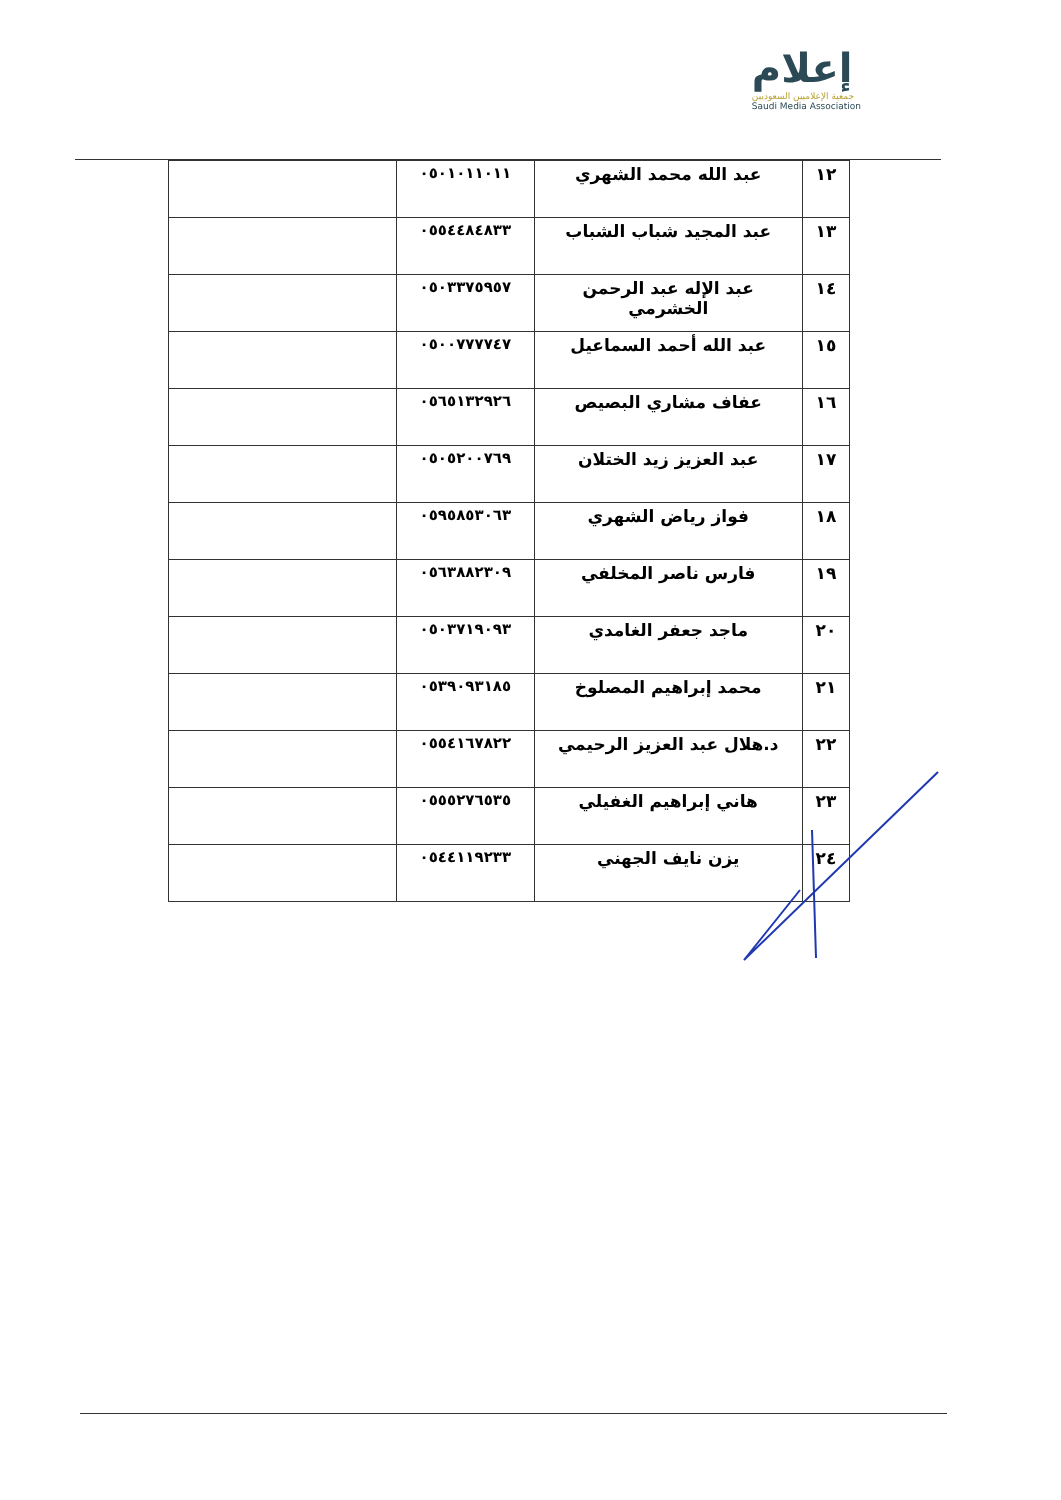إعلام
جمعية الإعلاميين السعوديين
Saudi Media Association
| ١٢ | عبد الله محمد الشهري | ٠٥٠١٠١١٠١١ | |
| ١٣ | عبد المجيد شباب الشباب | ٠٥٥٤٤٨٤٨٣٣ | |
| ١٤ | عبد الإله عبد الرحمن الخشرمي | ٠٥٠٣٣٧٥٩٥٧ | |
| ١٥ | عبد الله أحمد السماعيل | ٠٥٠٠٧٧٧٧٤٧ | |
| ١٦ | عفاف مشاري البصيص | ٠٥٦٥١٣٢٩٢٦ | |
| ١٧ | عبد العزيز زيد الختلان | ٠٥٠٥٢٠٠٧٦٩ | |
| ١٨ | فواز رياض الشهري | ٠٥٩٥٨٥٣٠٦٣ | |
| ١٩ | فارس ناصر المخلفي | ٠٥٦٣٨٨٢٣٠٩ | |
| ٢٠ | ماجد جعفر الغامدي | ٠٥٠٣٧١٩٠٩٣ | |
| ٢١ | محمد إبراهيم المصلوخ | ٠٥٣٩٠٩٣١٨٥ | |
| ٢٢ | د.هلال عبد العزيز الرحيمي | ٠٥٥٤١٦٧٨٢٢ | |
| ٢٣ | هاني إبراهيم الغفيلي | ٠٥٥٥٢٧٦٥٣٥ | |
| ٢٤ | يزن نايف الجهني | ٠٥٤٤١١٩٢٣٣ | |